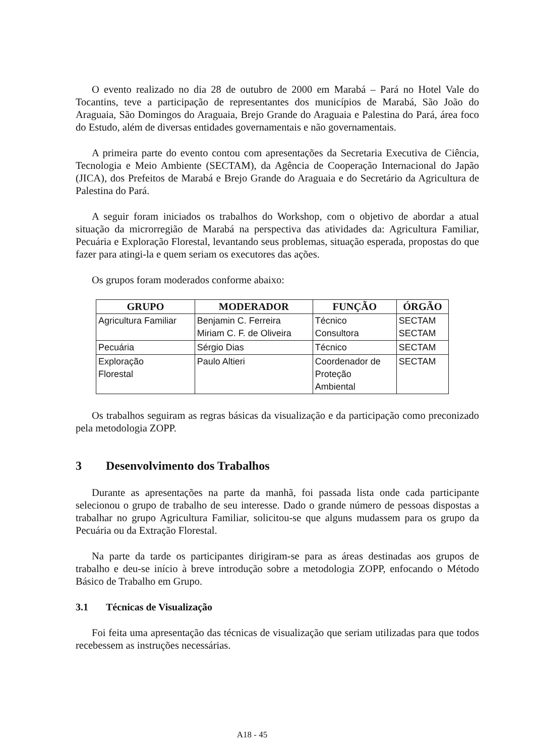O evento realizado no dia 28 de outubro de 2000 em Marabá – Pará no Hotel Vale do Tocantins, teve a participação de representantes dos municípios de Marabá, São João do Araguaia, São Domingos do Araguaia, Brejo Grande do Araguaia e Palestina do Pará, área foco do Estudo, além de diversas entidades governamentais e não governamentais.
A primeira parte do evento contou com apresentações da Secretaria Executiva de Ciência, Tecnologia e Meio Ambiente (SECTAM), da Agência de Cooperação Internacional do Japão (JICA), dos Prefeitos de Marabá e Brejo Grande do Araguaia e do Secretário da Agricultura de Palestina do Pará.
A seguir foram iniciados os trabalhos do Workshop, com o objetivo de abordar a atual situação da microrregião de Marabá na perspectiva das atividades da: Agricultura Familiar, Pecuária e Exploração Florestal, levantando seus problemas, situação esperada, propostas do que fazer para atingi-la e quem seriam os executores das ações.
Os grupos foram moderados conforme abaixo:
| GRUPO | MODERADOR | FUNÇÃO | ÓRGÃO |
| --- | --- | --- | --- |
| Agricultura Familiar | Benjamin C. Ferreira Miriam C. F. de Oliveira | Técnico Consultora | SECTAM SECTAM |
| Pecuária | Sérgio Dias | Técnico | SECTAM |
| Exploração Florestal | Paulo Altieri | Coordenador de Proteção Ambiental | SECTAM |
Os trabalhos seguiram as regras básicas da visualização e da participação como preconizado pela metodologia ZOPP.
3 Desenvolvimento dos Trabalhos
Durante as apresentações na parte da manhã, foi passada lista onde cada participante selecionou o grupo de trabalho de seu interesse. Dado o grande número de pessoas dispostas a trabalhar no grupo Agricultura Familiar, solicitou-se que alguns mudassem para os grupo da Pecuária ou da Extração Florestal.
Na parte da tarde os participantes dirigiram-se para as áreas destinadas aos grupos de trabalho e deu-se início à breve introdução sobre a metodologia ZOPP, enfocando o Método Básico de Trabalho em Grupo.
3.1 Técnicas de Visualização
Foi feita uma apresentação das técnicas de visualização que seriam utilizadas para que todos recebessem as instruções necessárias.
A18 - 45